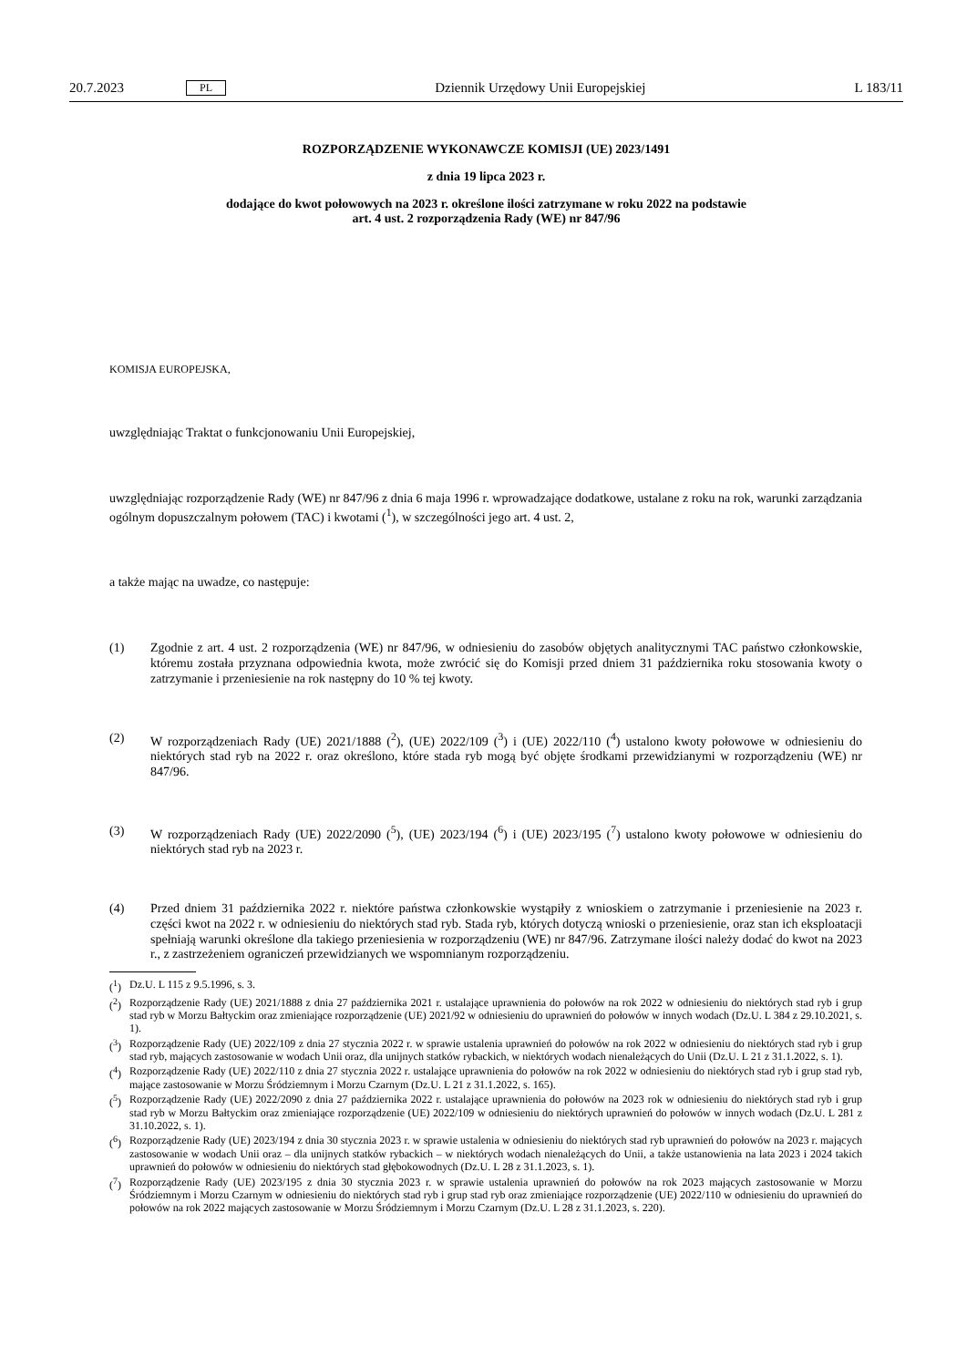20.7.2023 PL Dziennik Urzędowy Unii Europejskiej L 183/11
ROZPORZĄDZENIE WYKONAWCZE KOMISJI (UE) 2023/1491
z dnia 19 lipca 2023 r.
dodające do kwot połowowych na 2023 r. określone ilości zatrzymane w roku 2022 na podstawie
art. 4 ust. 2 rozporządzenia Rady (WE) nr 847/96
KOMISJA EUROPEJSKA,
uwzględniając Traktat o funkcjonowaniu Unii Europejskiej,
uwzględniając rozporządzenie Rady (WE) nr 847/96 z dnia 6 maja 1996 r. wprowadzające dodatkowe, ustalane z roku na rok, warunki zarządzania ogólnym dopuszczalnym połowem (TAC) i kwotami (<sup>1</sup>), w szczególności jego art. 4 ust. 2,
a także mając na uwadze, co następuje:
(1) Zgodnie z art. 4 ust. 2 rozporządzenia (WE) nr 847/96, w odniesieniu do zasobów objętych analitycznymi TAC państwo członkowskie, któremu została przyznana odpowiednia kwota, może zwrócić się do Komisji przed dniem 31 października roku stosowania kwoty o zatrzymanie i przeniesienie na rok następny do 10 % tej kwoty.
(2) W rozporządzeniach Rady (UE) 2021/1888 (<sup>2</sup>), (UE) 2022/109 (<sup>3</sup>) i (UE) 2022/110 (<sup>4</sup>) ustalono kwoty połowowe w odniesieniu do niektórych stad ryb na 2022 r. oraz określono, które stada ryb mogą być objęte środkami przewidzianymi w rozporządzeniu (WE) nr 847/96.
(3) W rozporządzeniach Rady (UE) 2022/2090 (<sup>5</sup>), (UE) 2023/194 (<sup>6</sup>) i (UE) 2023/195 (<sup>7</sup>) ustalono kwoty połowowe w odniesieniu do niektórych stad ryb na 2023 r.
(4) Przed dniem 31 października 2022 r. niektóre państwa członkowskie wystąpiły z wnioskiem o zatrzymanie i przeniesienie na 2023 r. części kwot na 2022 r. w odniesieniu do niektórych stad ryb. Stada ryb, których dotyczą wnioski o przeniesienie, oraz stan ich eksploatacji spełniają warunki określone dla takiego przeniesienia w rozporządzeniu (WE) nr 847/96. Zatrzymane ilości należy dodać do kwot na 2023 r., z zastrzeżeniem ograniczeń przewidzianych we wspomnianym rozporządzeniu.
(<sup>1</sup>) Dz.U. L 115 z 9.5.1996, s. 3.
(<sup>2</sup>) Rozporządzenie Rady (UE) 2021/1888 z dnia 27 października 2021 r. ustalające uprawnienia do połowów na rok 2022 w odniesieniu do niektórych stad ryb i grup stad ryb w Morzu Bałtyckim oraz zmieniające rozporządzenie (UE) 2021/92 w odniesieniu do uprawnień do połowów w innych wodach (Dz.U. L 384 z 29.10.2021, s. 1).
(<sup>3</sup>) Rozporządzenie Rady (UE) 2022/109 z dnia 27 stycznia 2022 r. w sprawie ustalenia uprawnień do połowów na rok 2022 w odniesieniu do niektórych stad ryb i grup stad ryb, mających zastosowanie w wodach Unii oraz, dla unijnych statków rybackich, w niektórych wodach nienależących do Unii (Dz.U. L 21 z 31.1.2022, s. 1).
(<sup>4</sup>) Rozporządzenie Rady (UE) 2022/110 z dnia 27 stycznia 2022 r. ustalające uprawnienia do połowów na rok 2022 w odniesieniu do niektórych stad ryb i grup stad ryb, mające zastosowanie w Morzu Śródziemnym i Morzu Czarnym (Dz.U. L 21 z 31.1.2022, s. 165).
(<sup>5</sup>) Rozporządzenie Rady (UE) 2022/2090 z dnia 27 października 2022 r. ustalające uprawnienia do połowów na 2023 rok w odniesieniu do niektórych stad ryb i grup stad ryb w Morzu Bałtyckim oraz zmieniające rozporządzenie (UE) 2022/109 w odniesieniu do niektórych uprawnień do połowów w innych wodach (Dz.U. L 281 z 31.10.2022, s. 1).
(<sup>6</sup>) Rozporządzenie Rady (UE) 2023/194 z dnia 30 stycznia 2023 r. w sprawie ustalenia w odniesieniu do niektórych stad ryb uprawnień do połowów na 2023 r. mających zastosowanie w wodach Unii oraz – dla unijnych statków rybackich – w niektórych wodach nienależących do Unii, a także ustanowienia na lata 2023 i 2024 takich uprawnień do połowów w odniesieniu do niektórych stad głębokowodnych (Dz.U. L 28 z 31.1.2023, s. 1).
(<sup>7</sup>) Rozporządzenie Rady (UE) 2023/195 z dnia 30 stycznia 2023 r. w sprawie ustalenia uprawnień do połowów na rok 2023 mających zastosowanie w Morzu Śródziemnym i Morzu Czarnym w odniesieniu do niektórych stad ryb i grup stad ryb oraz zmieniające rozporządzenie (UE) 2022/110 w odniesieniu do uprawnień do połowów na rok 2022 mających zastosowanie w Morzu Śródziemnym i Morzu Czarnym (Dz.U. L 28 z 31.1.2023, s. 220).